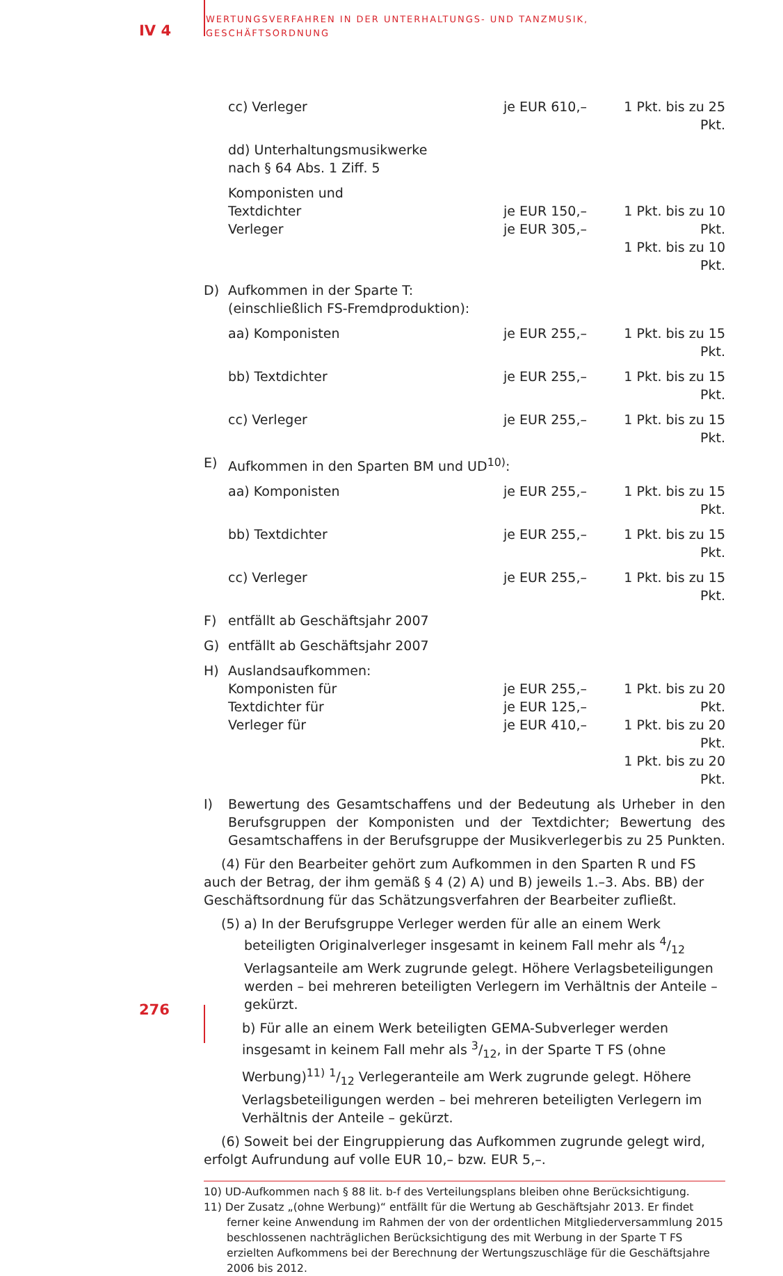IV 4
WERTUNGSVERFAHREN IN DER UNTERHALTUNGS- UND TANZMUSIK,
GESCHÄFTSORDNUNG
cc) Verleger je EUR 610,– 1 Pkt. bis zu 25 Pkt.
dd) Unterhaltungsmusikwerke
nach § 64 Abs. 1 Ziff. 5
Komponisten und
Textdichter
Verleger
je EUR 150,–
je EUR 305,–
1 Pkt. bis zu 10 Pkt.
1 Pkt. bis zu 10 Pkt.
D) Aufkommen in der Sparte T:
(einschließlich FS-Fremdproduktion):
aa) Komponisten je EUR 255,– 1 Pkt. bis zu 15 Pkt.
bb) Textdichter je EUR 255,– 1 Pkt. bis zu 15 Pkt.
cc) Verleger je EUR 255,– 1 Pkt. bis zu 15 Pkt.
E) Aufkommen in den Sparten BM und UD<sup>10)</sup>:
aa) Komponisten je EUR 255,– 1 Pkt. bis zu 15 Pkt.
bb) Textdichter je EUR 255,– 1 Pkt. bis zu 15 Pkt.
cc) Verleger je EUR 255,– 1 Pkt. bis zu 15 Pkt.
F) entfällt ab Geschäftsjahr 2007
G) entfällt ab Geschäftsjahr 2007
H) Auslandsaufkommen:
Komponisten für
Textdichter für
Verleger für
je EUR 255,–
je EUR 125,–
je EUR 410,–
1 Pkt. bis zu 20 Pkt.
1 Pkt. bis zu 20 Pkt.
1 Pkt. bis zu 20 Pkt.
I) Bewertung des Gesamtschaffens und der Bedeutung als Urheber in den Berufsgruppen der Komponisten und der Textdichter; Bewertung des Gesamtschaffens in der Berufsgruppe der Musikverleger bis zu 25 Punkten.
(4) Für den Bearbeiter gehört zum Aufkommen in den Sparten R und FS auch der Betrag, der ihm gemäß § 4 (2) A) und B) jeweils 1.–3. Abs. BB) der Geschäftsordnung für das Schätzungsverfahren der Bearbeiter zufließt.
(5) a) In der Berufsgruppe Verleger werden für alle an einem Werk beteiligten Originalverleger insgesamt in keinem Fall mehr als 4/12 Verlagsanteile am Werk zugrunde gelegt. Höhere Verlagsbeteiligungen werden – bei mehreren beteiligten Verlegern im Verhältnis der Anteile – gekürzt.
b) Für alle an einem Werk beteiligten GEMA-Subverleger werden insgesamt in keinem Fall mehr als 3/12, in der Sparte T FS (ohne Werbung)<sup>11)</sup> 1/12 Verlegeranteile am Werk zugrunde gelegt. Höhere Verlagsbeteiligungen werden – bei mehreren beteiligten Verlegern im Verhältnis der Anteile – gekürzt.
(6) Soweit bei der Eingruppierung das Aufkommen zugrunde gelegt wird, erfolgt Aufrundung auf volle EUR 10,– bzw. EUR 5,–.
10) UD-Aufkommen nach § 88 lit. b-f des Verteilungsplans bleiben ohne Berücksichtigung.
11) Der Zusatz „(ohne Werbung)“ entfällt für die Wertung ab Geschäftsjahr 2013. Er findet ferner keine Anwendung im Rahmen der von der ordentlichen Mitgliederversammlung 2015 beschlossenen nachträglichen Berücksichtigung des mit Werbung in der Sparte T FS erzielten Aufkommens bei der Berechnung der Wertungszuschläge für die Geschäftsjahre 2006 bis 2012.
276